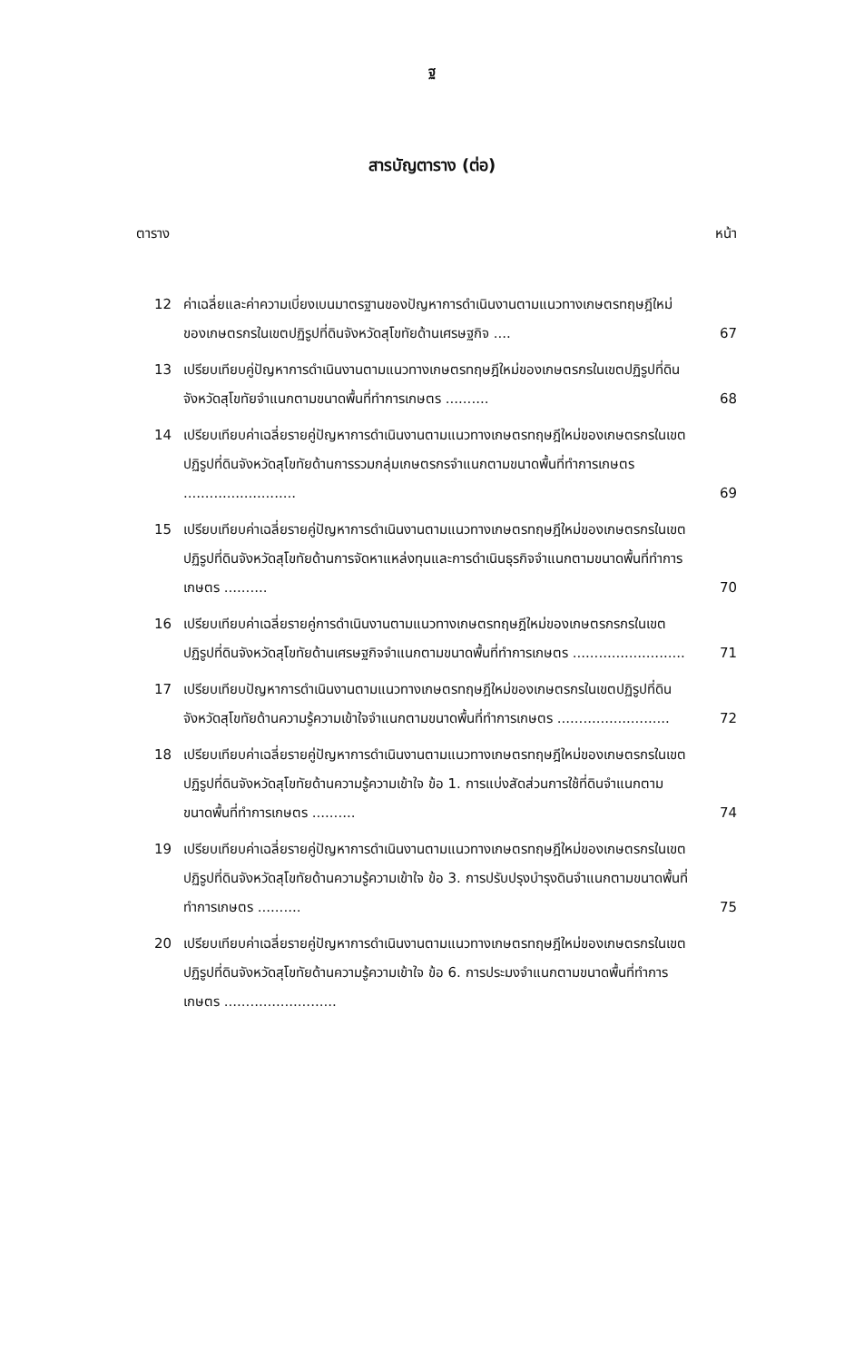ฐ
สารบัญตาราง (ต่อ)
ตาราง หน้า
12 ค่าเฉลี่ยและค่าความเบี่ยงเบนมาตรฐานของปัญหาการดำเนินงานตามแนวทางเกษตรทฤษฎีใหม่ของเกษตรกรในเขตปฏิรูปที่ดินจังหวัดสุโขทัยด้านเศรษฐกิจ .... 67
13 เปรียบเทียบคู่ปัญหาการดำเนินงานตามแนวทางเกษตรทฤษฎีใหม่ของเกษตรกรในเขตปฏิรูปที่ดินจังหวัดสุโขทัยจำแนกตามขนาดพื้นที่ทำการเกษตร .......... 68
14 เปรียบเทียบค่าเฉลี่ยรายคู่ปัญหาการดำเนินงานตามแนวทางเกษตรทฤษฎีใหม่ของเกษตรกรในเขตปฏิรูปที่ดินจังหวัดสุโขทัยด้านการรวมกลุ่มเกษตรกรจำแนกตามขนาดพื้นที่ทำการเกษตร .......................... 69
15 เปรียบเทียบค่าเฉลี่ยรายคู่ปัญหาการดำเนินงานตามแนวทางเกษตรทฤษฎีใหม่ของเกษตรกรในเขตปฏิรูปที่ดินจังหวัดสุโขทัยด้านการจัดหาแหล่งทุนและการดำเนินธุรกิจจำแนกตามขนาดพื้นที่ทำการเกษตร .......... 70
16 เปรียบเทียบค่าเฉลี่ยรายคู่การดำเนินงานตามแนวทางเกษตรทฤษฎีใหม่ของเกษตรกรกรในเขตปฏิรูปที่ดินจังหวัดสุโขทัยด้านเศรษฐกิจจำแนกตามขนาดพื้นที่ทำการเกษตร .......................... 71
17 เปรียบเทียบปัญหาการดำเนินงานตามแนวทางเกษตรทฤษฎีใหม่ของเกษตรกรในเขตปฏิรูปที่ดินจังหวัดสุโขทัยด้านความรู้ความเข้าใจจำแนกตามขนาดพื้นที่ทำการเกษตร .......................... 72
18 เปรียบเทียบค่าเฉลี่ยรายคู่ปัญหาการดำเนินงานตามแนวทางเกษตรทฤษฎีใหม่ของเกษตรกรในเขตปฏิรูปที่ดินจังหวัดสุโขทัยด้านความรู้ความเข้าใจ ข้อ 1. การแบ่งสัดส่วนการใช้ที่ดินจำแนกตามขนาดพื้นที่ทำการเกษตร .......... 74
19 เปรียบเทียบค่าเฉลี่ยรายคู่ปัญหาการดำเนินงานตามแนวทางเกษตรทฤษฎีใหม่ของเกษตรกรในเขตปฏิรูปที่ดินจังหวัดสุโขทัยด้านความรู้ความเข้าใจ ข้อ 3. การปรับปรุงบำรุงดินจำแนกตามขนาดพื้นที่ทำการเกษตร .......... 75
20 เปรียบเทียบค่าเฉลี่ยรายคู่ปัญหาการดำเนินงานตามแนวทางเกษตรทฤษฎีใหม่ของเกษตรกรในเขตปฏิรูปที่ดินจังหวัดสุโขทัยด้านความรู้ความเข้าใจ ข้อ 6. การประมงจำแนกตามขนาดพื้นที่ทำการเกษตร ..........................